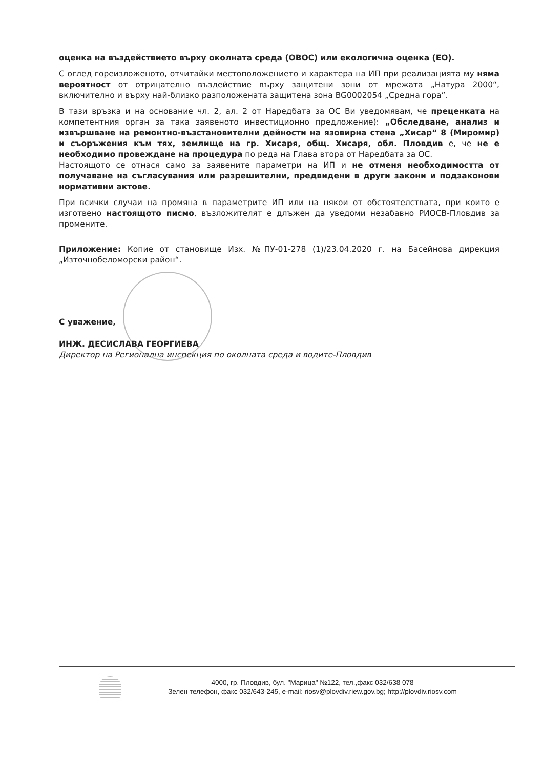оценка на въздействието върху околната среда (ОВОС) или екологична оценка (ЕО).
С оглед гореизложеното, отчитайки местоположението и характера на ИП при реализацията му няма вероятност от отрицателно въздействие върху защитени зони от мрежата „Натура 2000“, включително и върху най-близко разположената защитена зона BG0002054 „Средна гора”.
В тази връзка и на основание чл. 2, ал. 2 от Наредбата за ОС Ви уведомявам, че преценката на компетентния орган за така заявеното инвестиционно предложение): „Обследване, анализ и извършване на ремонтно-възстановителни дейности на язовирна стена „Хисар“ 8 (Миромир) и съоръжения към тях, землище на гр. Хисаря, общ. Хисаря, обл. Пловдив е, че не е необходимо провеждане на процедура по реда на Глава втора от Наредбата за ОС.
Настоящото се отнася само за заявените параметри на ИП и не отменя необходимостта от получаване на съгласувания или разрешителни, предвидени в други закони и подзаконови нормативни актове.
При всички случаи на промяна в параметрите ИП или на някои от обстоятелствата, при които е изготвено настоящото писмо, възложителят е длъжен да уведоми незабавно РИОСВ-Пловдив за промените.
Приложение: Копие от становище Изх. №ПУ-01-278 (1)/23.04.2020 г. на Басейнова дирекция „Източнобеломорски район“.
С уважение,
ИНЖ. ДЕСИСЛАВА ГЕОРГИЕВА
Директор на Регионална инспекция по околната среда и водите-Пловдив
4000, гр. Пловдив, бул. "Марица" №122, тел.,факс 032/638 078
Зелен телефон, факс 032/643-245, e-mail: riosv@plovdiv.riew.gov.bg; http://plovdiv.riosv.com